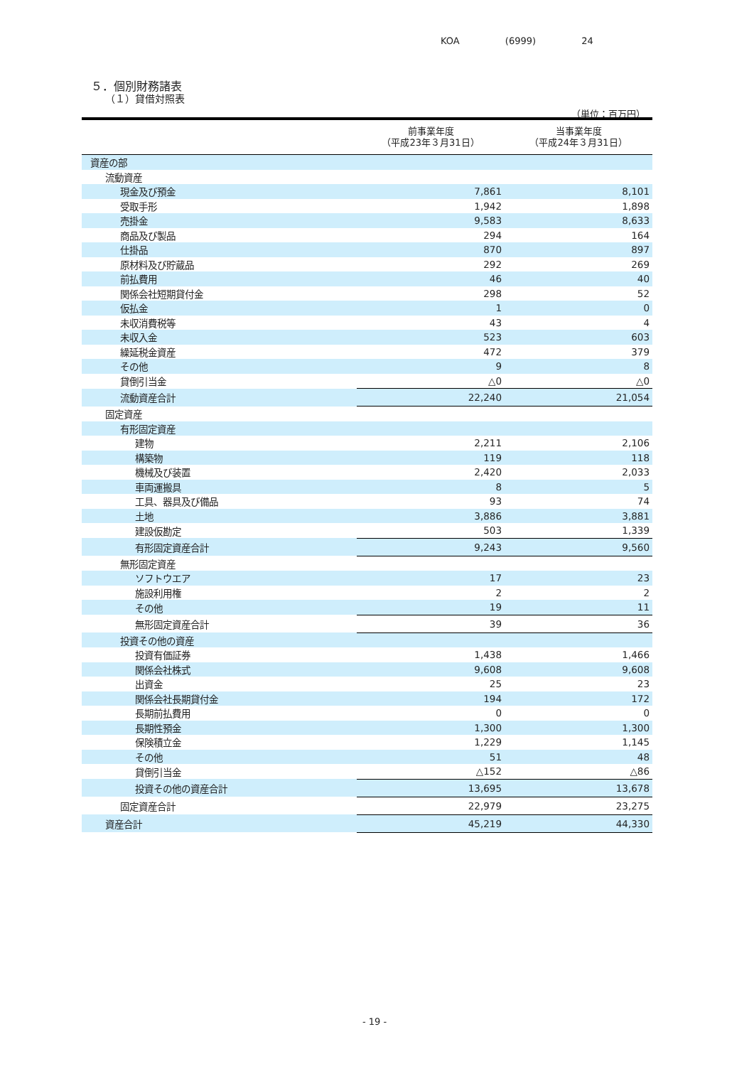KOA (6999) 24
５．個別財務諸表
（１）貸借対照表
（単位：百万円）
| | 前事業年度 （平成23年３月31日） | 当事業年度 （平成24年３月31日） |
| --- | --- | --- |
| 資産の部 | | |
| 流動資産 | | |
| 現金及び預金 | 7,861 | 8,101 |
| 受取手形 | 1,942 | 1,898 |
| 売掛金 | 9,583 | 8,633 |
| 商品及び製品 | 294 | 164 |
| 仕掛品 | 870 | 897 |
| 原材料及び貯蔵品 | 292 | 269 |
| 前払費用 | 46 | 40 |
| 関係会社短期貸付金 | 298 | 52 |
| 仮払金 | 1 | 0 |
| 未収消費税等 | 43 | 4 |
| 未収入金 | 523 | 603 |
| 繰延税金資産 | 472 | 379 |
| その他 | 9 | 8 |
| 貸倒引当金 | △0 | △0 |
| 流動資産合計 | 22,240 | 21,054 |
| 固定資産 | | |
| 有形固定資産 | | |
| 建物 | 2,211 | 2,106 |
| 構築物 | 119 | 118 |
| 機械及び装置 | 2,420 | 2,033 |
| 車両運搬具 | 8 | 5 |
| 工具、器具及び備品 | 93 | 74 |
| 土地 | 3,886 | 3,881 |
| 建設仮勘定 | 503 | 1,339 |
| 有形固定資産合計 | 9,243 | 9,560 |
| 無形固定資産 | | |
| ソフトウエア | 17 | 23 |
| 施設利用権 | 2 | 2 |
| その他 | 19 | 11 |
| 無形固定資産合計 | 39 | 36 |
| 投資その他の資産 | | |
| 投資有価証券 | 1,438 | 1,466 |
| 関係会社株式 | 9,608 | 9,608 |
| 出資金 | 25 | 23 |
| 関係会社長期貸付金 | 194 | 172 |
| 長期前払費用 | 0 | 0 |
| 長期性預金 | 1,300 | 1,300 |
| 保険積立金 | 1,229 | 1,145 |
| その他 | 51 | 48 |
| 貸倒引当金 | △152 | △86 |
| 投資その他の資産合計 | 13,695 | 13,678 |
| 固定資産合計 | 22,979 | 23,275 |
| 資産合計 | 45,219 | 44,330 |
- 19 -